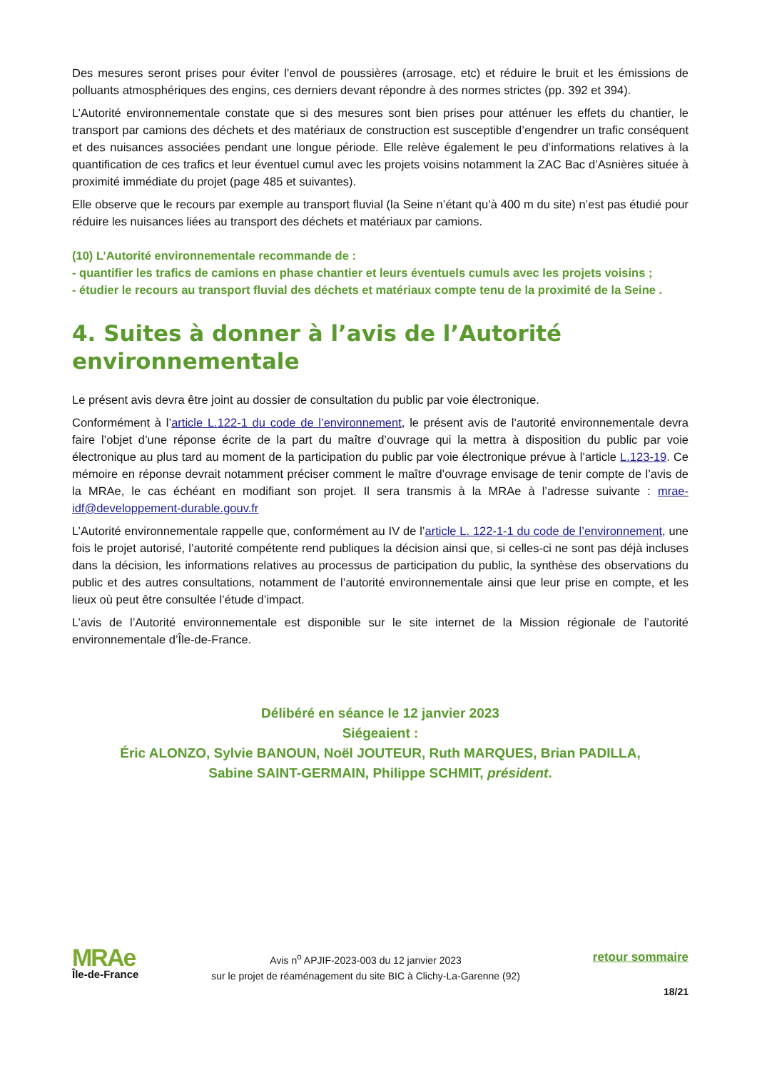Des mesures seront prises pour éviter l’envol de poussières (arrosage, etc) et réduire le bruit et les émissions de polluants atmosphériques des engins, ces derniers devant répondre à des normes strictes (pp. 392 et 394).
L’Autorité environnementale constate que si des mesures sont bien prises pour atténuer les effets du chantier, le transport par camions des déchets et des matériaux de construction est susceptible d’engendrer un trafic conséquent et des nuisances associées pendant une longue période. Elle relève également le peu d’informations relatives à la quantification de ces trafics et leur éventuel cumul avec les projets voisins notamment la ZAC Bac d’Asnières située à proximité immédiate du projet (page 485 et suivantes).
Elle observe que le recours par exemple au transport fluvial (la Seine n’étant qu’à 400 m du site) n’est pas étudié pour réduire les nuisances liées au transport des déchets et matériaux par camions.
(10) L’Autorité environnementale recommande de :
- quantifier les trafics de camions en phase chantier et leurs éventuels cumuls avec les projets voisins ;
- étudier le recours au transport fluvial des déchets et matériaux compte tenu de la proximité de la Seine .
4. Suites à donner à l’avis de l’Autorité environnementale
Le présent avis devra être joint au dossier de consultation du public par voie électronique.
Conformément à l’article L.122-1 du code de l’environnement, le présent avis de l’autorité environnementale devra faire l’objet d’une réponse écrite de la part du maître d’ouvrage qui la mettra à disposition du public par voie électronique au plus tard au moment de la participation du public par voie électronique prévue à l’article L.123-19. Ce mémoire en réponse devrait notamment préciser comment le maître d’ouvrage envisage de tenir compte de l’avis de la MRAe, le cas échéant en modifiant son projet. Il sera transmis à la MRAe à l’adresse suivante : mrae-idf@developpement-durable.gouv.fr
L’Autorité environnementale rappelle que, conformément au IV de l’article L. 122-1-1 du code de l’environnement, une fois le projet autorisé, l’autorité compétente rend publiques la décision ainsi que, si celles-ci ne sont pas déjà incluses dans la décision, les informations relatives au processus de participation du public, la synthèse des observations du public et des autres consultations, notamment de l’autorité environnementale ainsi que leur prise en compte, et les lieux où peut être consultée l’étude d’impact.
L’avis de l’Autorité environnementale est disponible sur le site internet de la Mission régionale de l’autorité environnementale d’Île-de-France.
Délibéré en séance le 12 janvier 2023
Siégeaient :
Éric ALONZO, Sylvie BANOUN, Noël JOUTEUR, Ruth MARQUES, Brian PADILLA,
Sabine SAINT-GERMAIN, Philippe SCHMIT, président.
MRAe
Île-de-France
Avis n<sup>o</sup> APJIF-2023-003 du 12 janvier 2023
sur le projet de réaménagement du site BIC à Clichy-La-Garenne (92)
retour sommaire
18/21